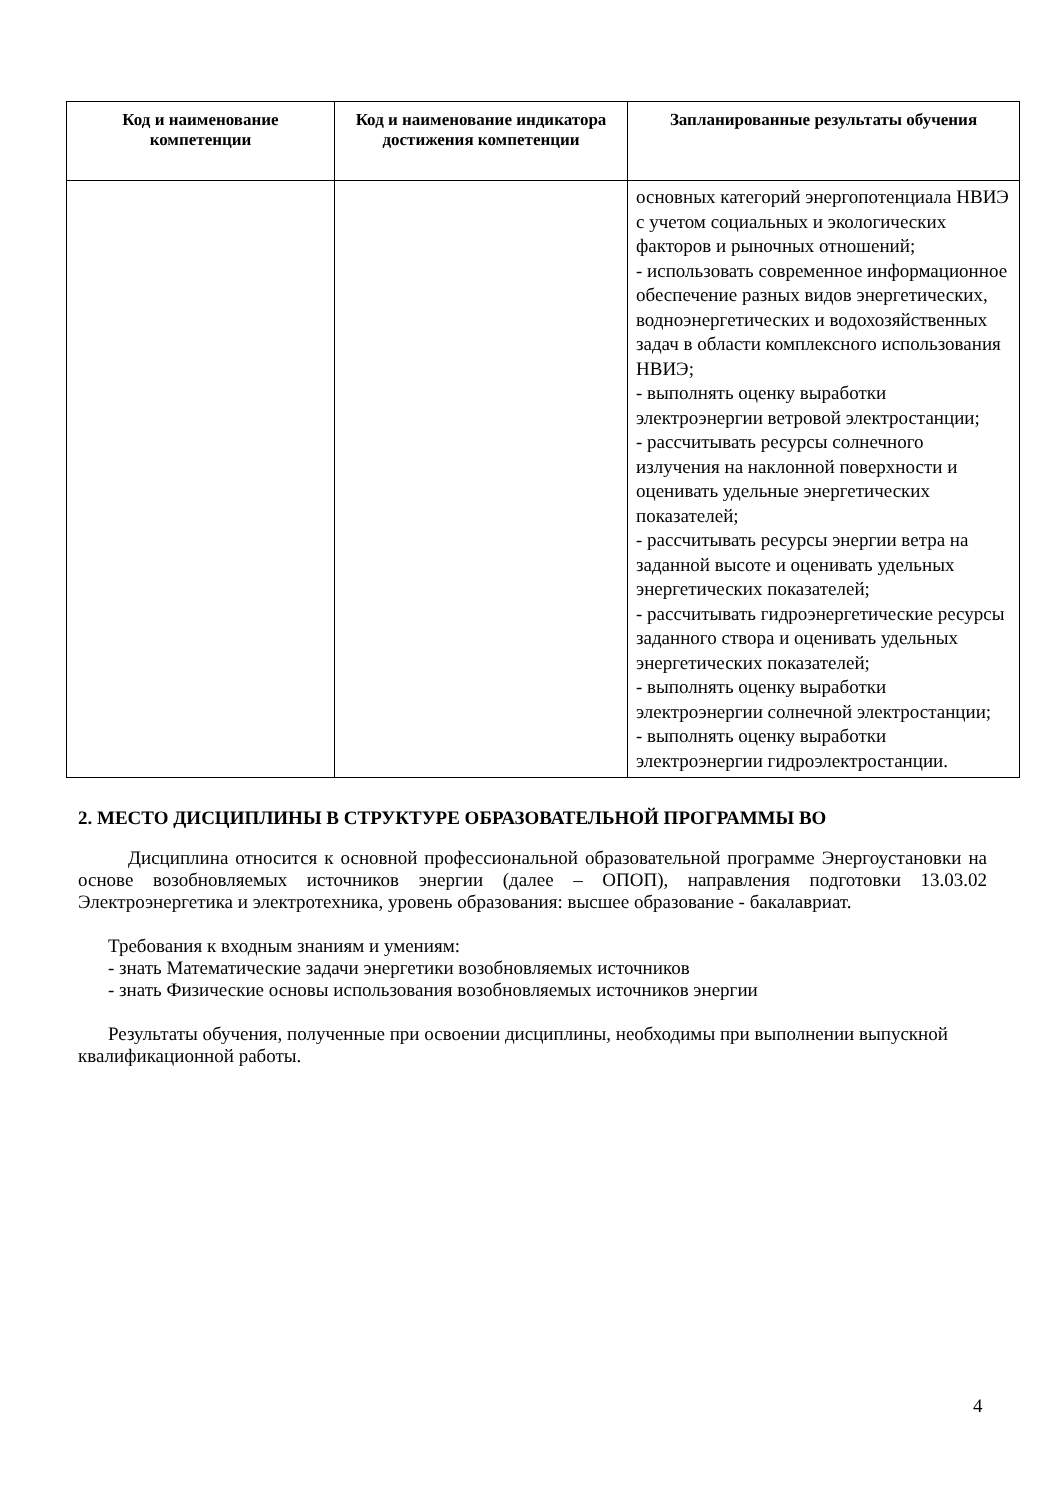| Код и наименование компетенции | Код и наименование индикатора достижения компетенции | Запланированные результаты обучения |
| --- | --- | --- |
| | | основных категорий энергопотенциала НВИЭ с учетом социальных и экологических факторов и рыночных отношений; - использовать современное информационное обеспечение разных видов энергетических, водноэнергетических и водохозяйственных задач в области комплексного использования НВИЭ; - выполнять оценку выработки электроэнергии ветровой электростанции; - рассчитывать ресурсы солнечного излучения на наклонной поверхности и оценивать удельные энергетических показателей; - рассчитывать ресурсы энергии ветра на заданной высоте и оценивать удельных энергетических показателей; - рассчитывать гидроэнергетические ресурсы заданного створа и оценивать удельных энергетических показателей; - выполнять оценку выработки электроэнергии солнечной электростанции; - выполнять оценку выработки электроэнергии гидроэлектростанции. |
2. МЕСТО ДИСЦИПЛИНЫ В СТРУКТУРЕ ОБРАЗОВАТЕЛЬНОЙ ПРОГРАММЫ ВО
Дисциплина относится к основной профессиональной образовательной программе Энергоустановки на основе возобновляемых источников энергии (далее – ОПОП), направления подготовки 13.03.02 Электроэнергетика и электротехника, уровень образования: высшее образование - бакалавриат.
Требования к входным знаниям и умениям:
- знать Математические задачи энергетики возобновляемых источников
- знать Физические основы использования возобновляемых источников энергии
Результаты обучения, полученные при освоении дисциплины, необходимы при выполнении выпускной квалификационной работы.
4